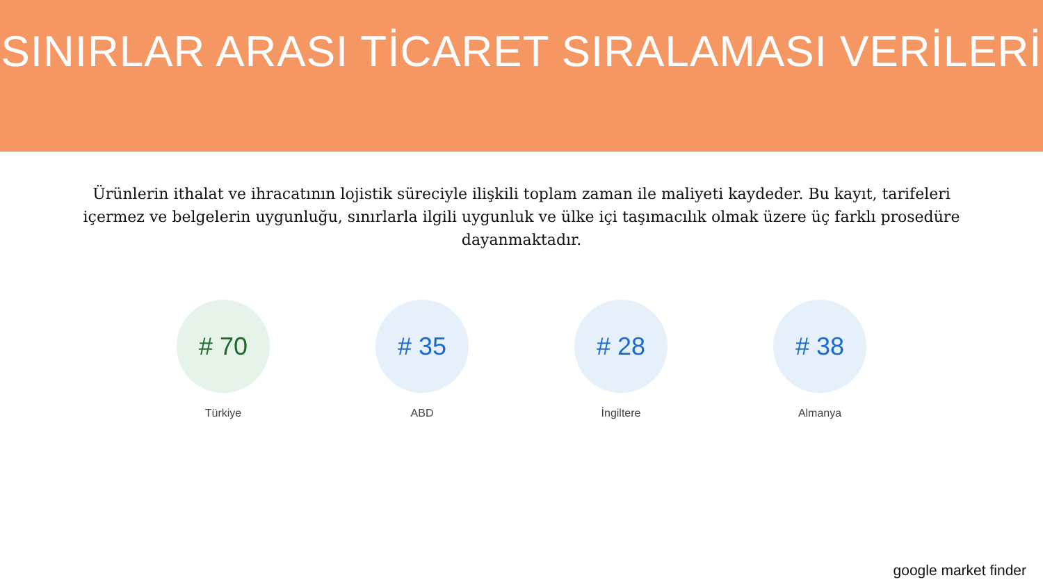SINIRLAR ARASI TİCARET SIRALAMASI VERİLERİ
Ürünlerin ithalat ve ihracatının lojistik süreciyle ilişkili toplam zaman ile maliyeti kaydeder. Bu kayıt, tarifeleri içermez ve belgelerin uygunluğu, sınırlarla ilgili uygunluk ve ülke içi taşımacılık olmak üzere üç farklı prosedüre dayanmaktadır.
# 70
Türkiye
# 35
ABD
# 28
İngiltere
# 38
Almanya
google market finder